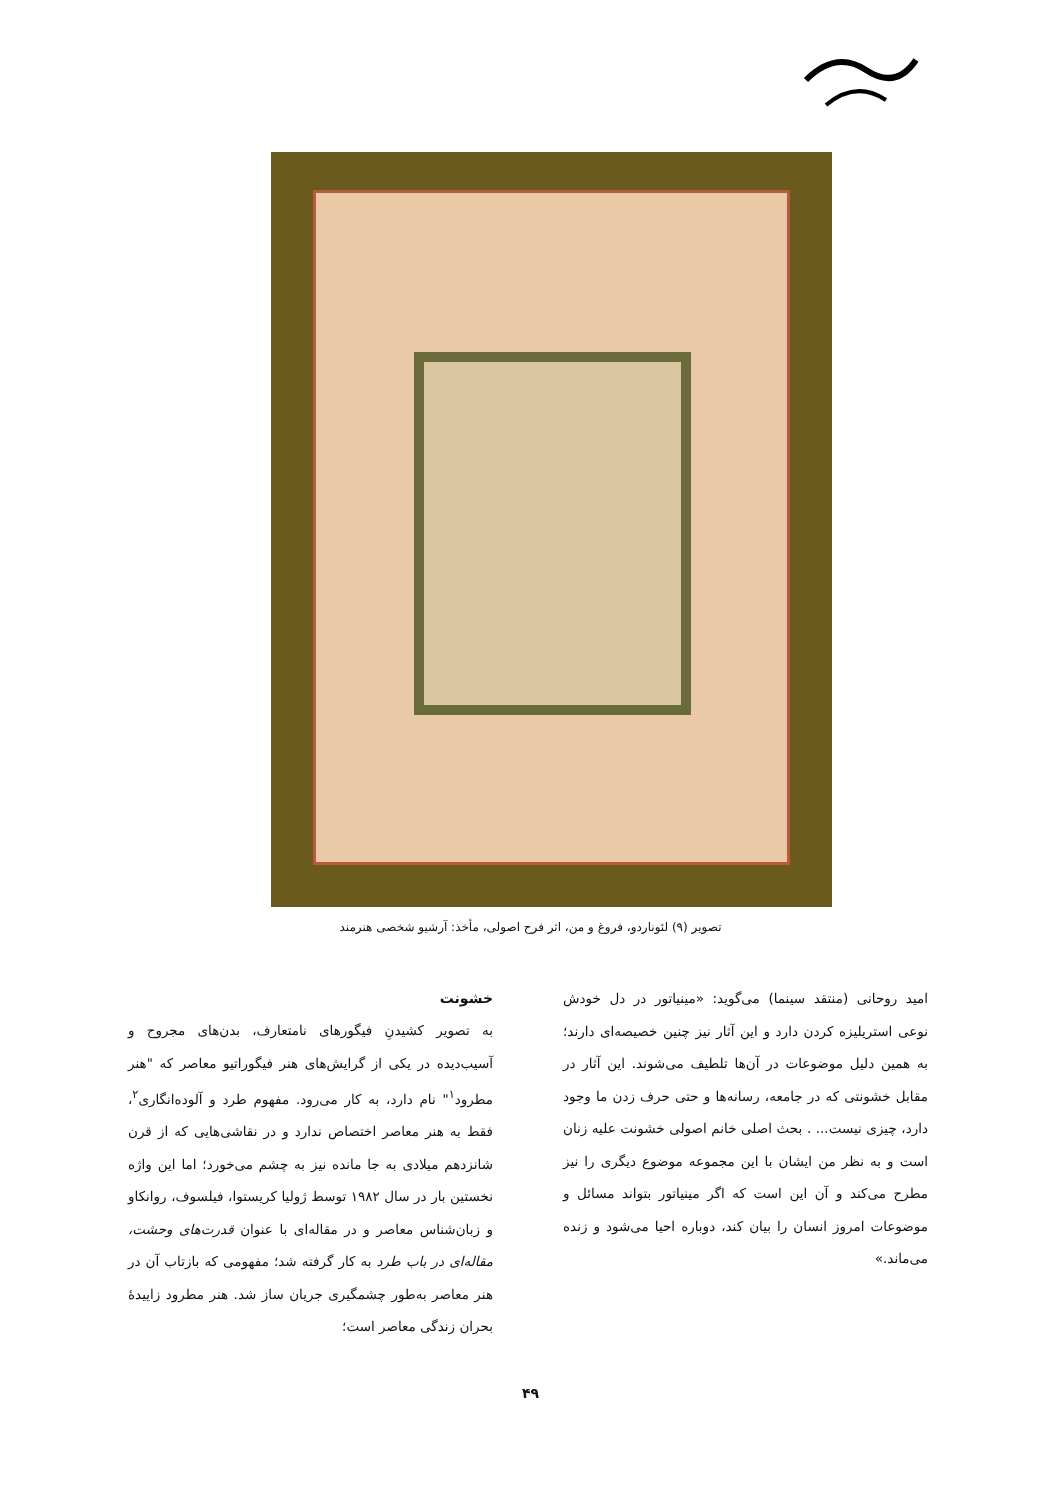تصویر (۹) لئوناردو، فروغ و من، اثر فرح اصولی، مأخذ: آرشیو شخصی هنرمند
امید روحانی (منتقد سینما) می‌گوید: «مینیاتور در دل خودش نوعی استریلیزه کردن دارد و این آثار نیز چنین خصیصه‌ای دارند؛ به همین دلیل موضوعات در آن‌ها تلطیف می‌شوند. این آثار در مقابل خشونتی که در جامعه، رسانه‌ها و حتی حرف زدن ما وجود دارد، چیزی نیست... . بحث اصلی خانم اصولی خشونت علیه زنان است و به نظر من ایشان با این مجموعه موضوع دیگری را نیز مطرح می‌کند و آن این است که اگر مینیاتور بتواند مسائل و موضوعات امروز انسان را بیان کند، دوباره احیا می‌شود و زنده می‌ماند.»
خشونت
به تصویر کشیدنِ فیگورهای نامتعارف، بدن‌های مجروح و آسیب‌دیده در یکی از گرایش‌های هنر فیگوراتیو معاصر که "هنر مطرود<sup>۱</sup>" نام دارد، به کار می‌رود. مفهوم طرد و آلوده‌انگاری<sup>۲</sup>، فقط به هنر معاصر اختصاص ندارد و در نقاشی‌هایی که از قرن شانزدهم میلادی به جا مانده نیز به چشم می‌خورد؛ اما این واژه نخستین بار در سال ۱۹۸۲ توسط ژولیا کریستوا، فیلسوف، روانکاو و زبان‌شناس معاصر و در مقاله‌ای با عنوان قدرت‌های وحشت، مقاله‌ای در باب طرد به کار گرفته شد؛ مفهومی که بازتاب آن در هنر معاصر به‌طور چشمگیری جریان ساز شد. هنر مطرود زاییدهٔ بحران زندگی معاصر است؛
۴۹